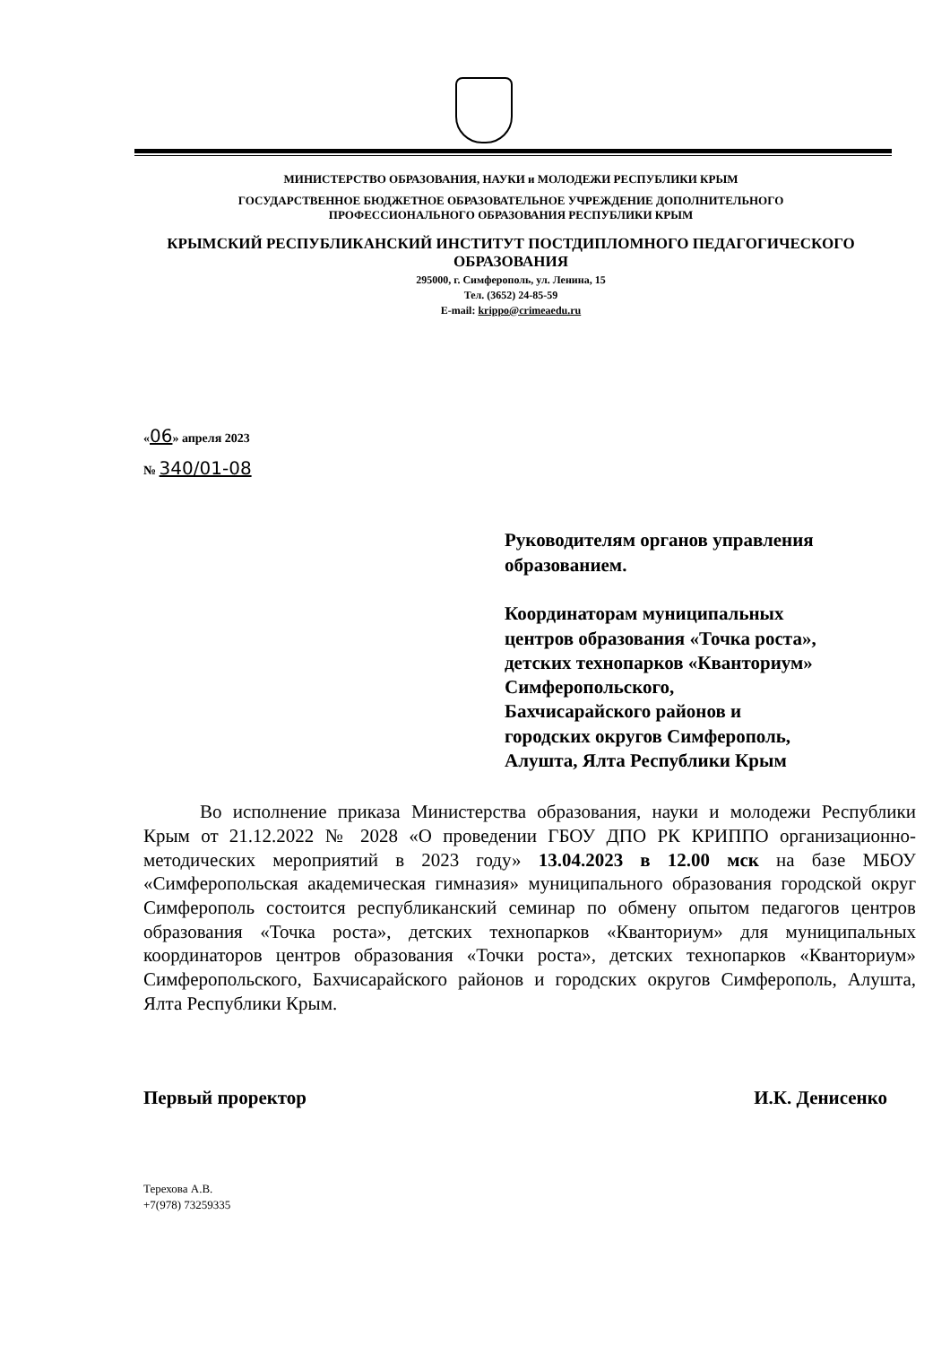МИНИСТЕРСТВО ОБРАЗОВАНИЯ, НАУКИ и МОЛОДЕЖИ РЕСПУБЛИКИ КРЫМ
ГОСУДАРСТВЕННОЕ БЮДЖЕТНОЕ ОБРАЗОВАТЕЛЬНОЕ УЧРЕЖДЕНИЕ ДОПОЛНИТЕЛЬНОГО
ПРОФЕССИОНАЛЬНОГО ОБРАЗОВАНИЯ РЕСПУБЛИКИ КРЫМ
КРЫМСКИЙ РЕСПУБЛИКАНСКИЙ ИНСТИТУТ ПОСТДИПЛОМНОГО ПЕДАГОГИЧЕСКОГО
ОБРАЗОВАНИЯ
295000, г. Симферополь, ул. Ленина, 15
Тел. (3652) 24-85-59
E-mail: krippo@crimeaedu.ru
«06» апреля 2023
№ 340/01-08
Руководителям органов управления
образованием.
Координаторам муниципальных
центров образования «Точка роста»,
детских технопарков «Кванториум»
Симферопольского,
Бахчисарайского районов и
городских округов Симферополь,
Алушта, Ялта Республики Крым
Во исполнение приказа Министерства образования, науки и молодежи Республики Крым от 21.12.2022 № 2028 «О проведении ГБОУ ДПО РК КРИППО организационно-методических мероприятий в 2023 году» 13.04.2023 в 12.00 мск на базе МБОУ «Симферопольская академическая гимназия» муниципального образования городской округ Симферополь состоится республиканский семинар по обмену опытом педагогов центров образования «Точка роста», детских технопарков «Кванториум» для муниципальных координаторов центров образования «Точки роста», детских технопарков «Кванториум» Симферопольского, Бахчисарайского районов и городских округов Симферополь, Алушта, Ялта Республики Крым.
Первый проректор И.К. Денисенко
Терехова А.В.
+7(978) 73259335